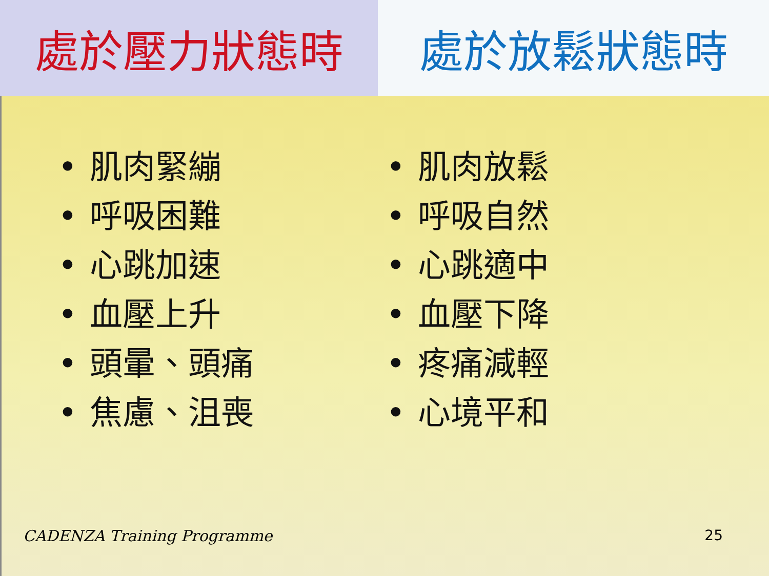處於壓力狀態時 處於放鬆狀態時
肌肉緊繃
呼吸困難
心跳加速
血壓上升
頭暈、頭痛
焦慮、沮喪
肌肉放鬆
呼吸自然
心跳適中
血壓下降
疼痛減輕
心境平和
CADENZA Training Programme 25